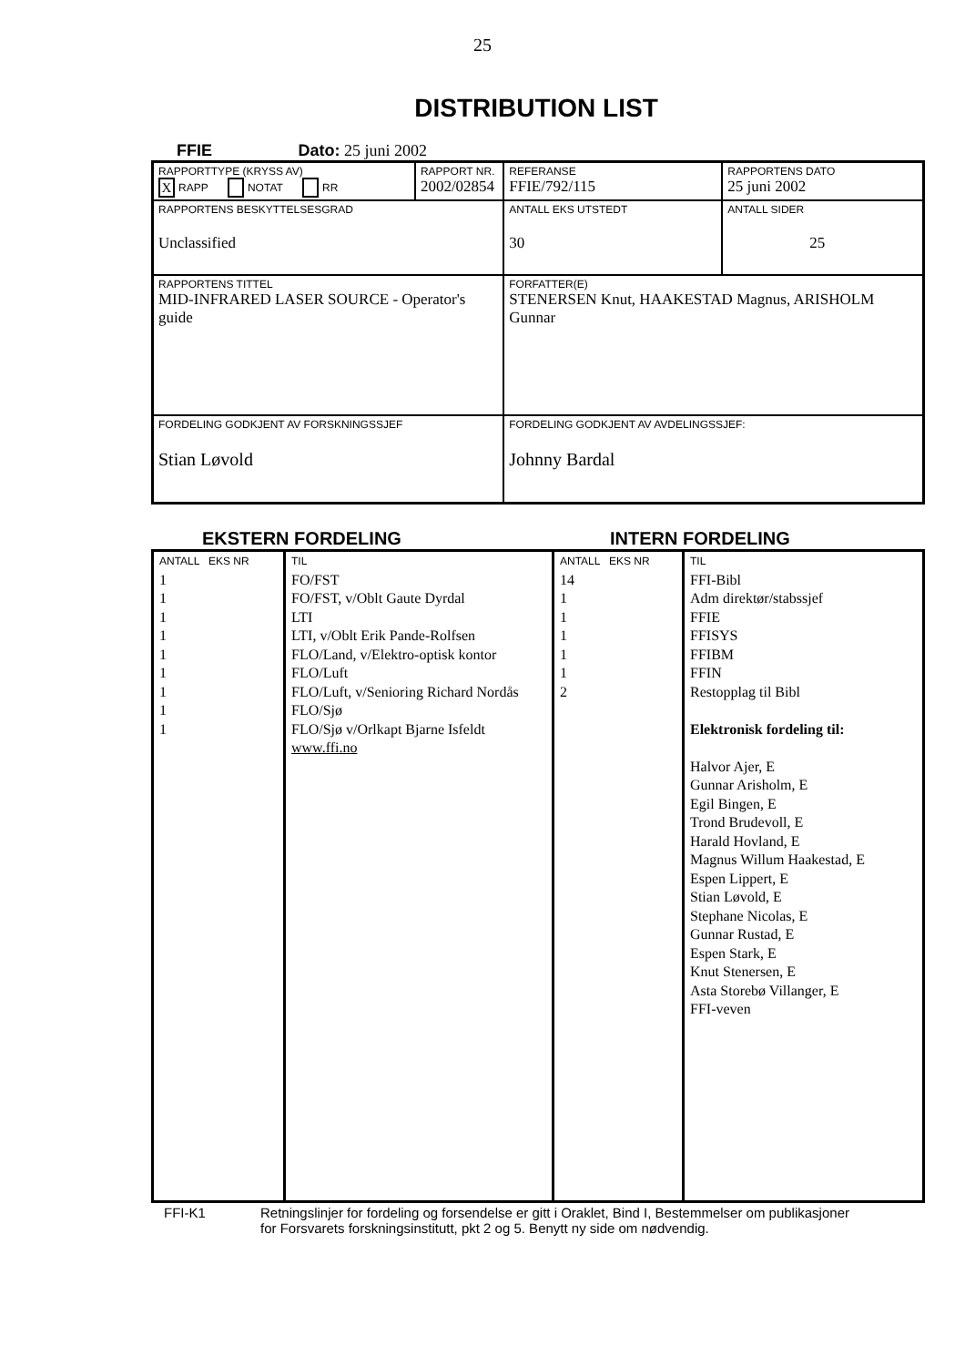25
DISTRIBUTION LIST
FFIE Dato: 25 juni 2002
| RAPPORTTYPE (KRYSS AV) X RAPP NOTAT RR | RAPPORT NR. 2002/02854 | REFERANSE FFIE/792/115 | RAPPORTENS DATO 25 juni 2002 |
| RAPPORTENS BESKYTTELSESGRAD Unclassified | | ANTALL EKS UTSTEDT 30 | ANTALL SIDER 25 |
| RAPPORTENS TITTEL MID-INFRARED LASER SOURCE - Operator's guide | | FORFATTER(E) STENERSEN Knut, HAAKESTAD Magnus, ARISHOLM Gunnar | |
| FORDELING GODKJENT AV FORSKNINGSSJEF Stian Løvold | | FORDELING GODKJENT AV AVDELINGSSJEF: Johnny Bardal | |
EKSTERN FORDELING INTERN FORDELING
| ANTALL EKS NR 1 1 1 1 1 1 1 1 1 | TIL FO/FST FO/FST, v/Oblt Gaute Dyrdal LTI LTI, v/Oblt Erik Pande-Rolfsen FLO/Land, v/Elektro-optisk kontor FLO/Luft FLO/Luft, v/Senioring Richard Nordås FLO/Sjø FLO/Sjø v/Orlkapt Bjarne Isfeldt www.ffi.no | ANTALL EKS NR 14 1 1 1 1 1 2 | TIL FFI-Bibl Adm direktør/stabssjef FFIE FFISYS FFIBM FFIN Restopplag til Bibl Elektronisk fordeling til: Halvor Ajer, E Gunnar Arisholm, E Egil Bingen, E Trond Brudevoll, E Harald Hovland, E Magnus Willum Haakestad, E Espen Lippert, E Stian Løvold, E Stephane Nicolas, E Gunnar Rustad, E Espen Stark, E Knut Stenersen, E Asta Storebø Villanger, E FFI-veven |
FFI-K1 Retningslinjer for fordeling og forsendelse er gitt i Oraklet, Bind I, Bestemmelser om publikasjoner
for Forsvarets forskningsinstitutt, pkt 2 og 5. Benytt ny side om nødvendig.